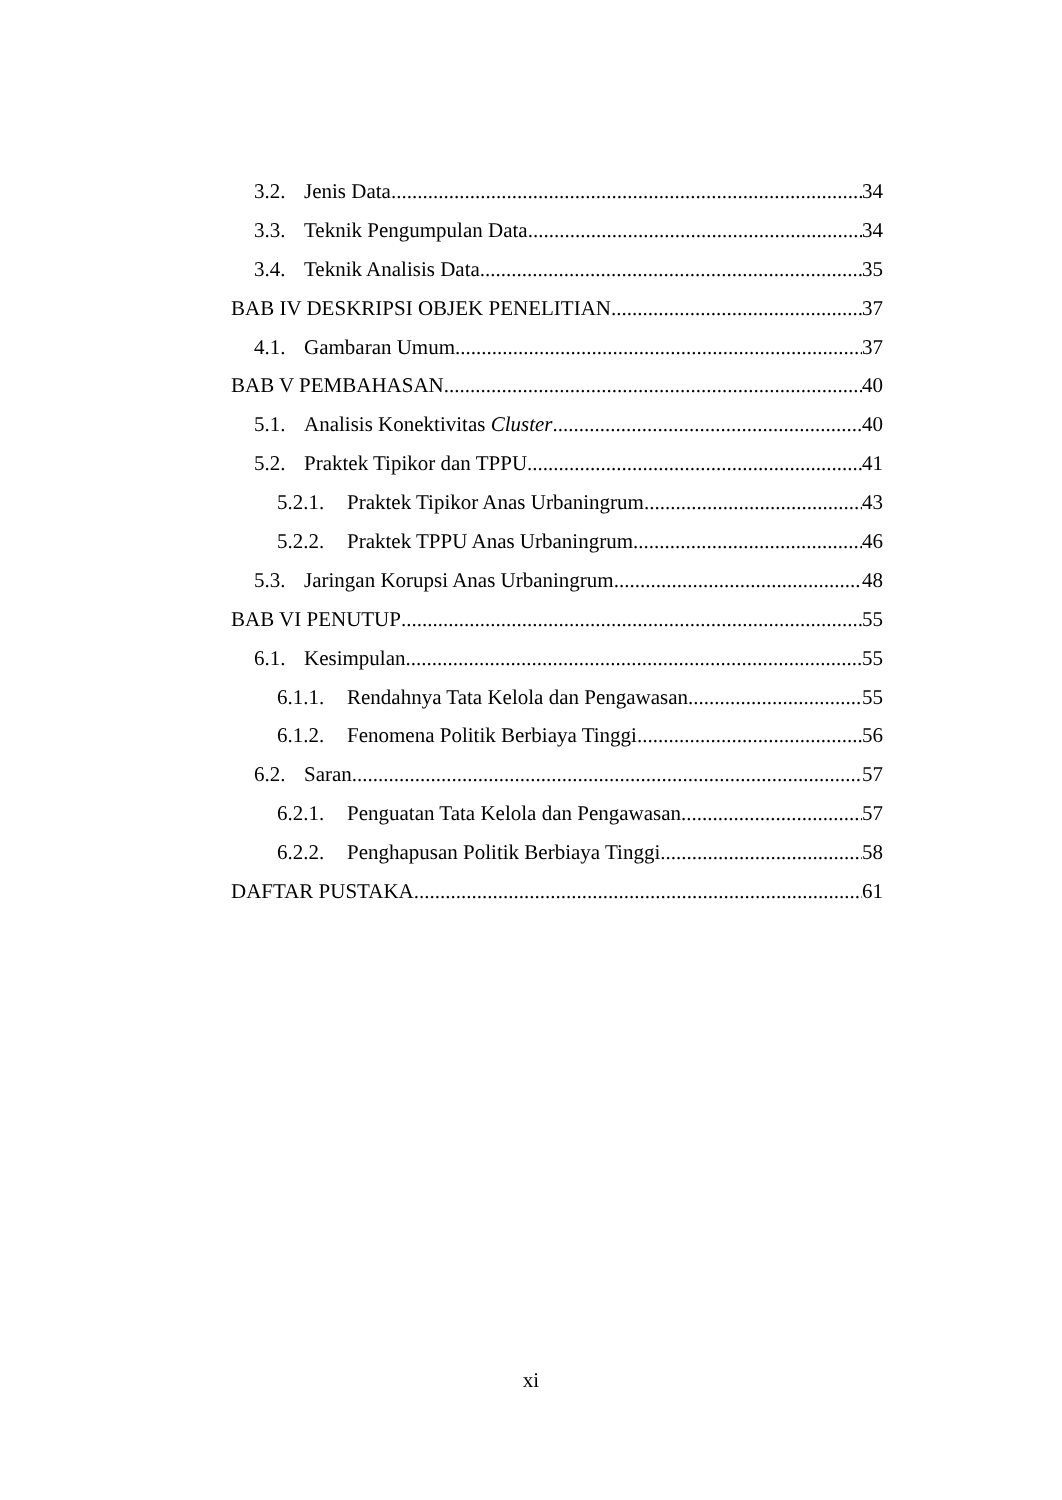3.2. Jenis Data 34
3.3. Teknik Pengumpulan Data 34
3.4. Teknik Analisis Data 35
BAB IV DESKRIPSI OBJEK PENELITIAN 37
4.1. Gambaran Umum 37
BAB V PEMBAHASAN 40
5.1. Analisis Konektivitas Cluster 40
5.2. Praktek Tipikor dan TPPU 41
5.2.1. Praktek Tipikor Anas Urbaningrum 43
5.2.2. Praktek TPPU Anas Urbaningrum. 46
5.3. Jaringan Korupsi Anas Urbaningrum. 48
BAB VI PENUTUP 55
6.1. Kesimpulan. 55
6.1.1. Rendahnya Tata Kelola dan Pengawasan. 55
6.1.2. Fenomena Politik Berbiaya Tinggi. 56
6.2. Saran 57
6.2.1. Penguatan Tata Kelola dan Pengawasan. 57
6.2.2. Penghapusan Politik Berbiaya Tinggi. 58
DAFTAR PUSTAKA 61
xi